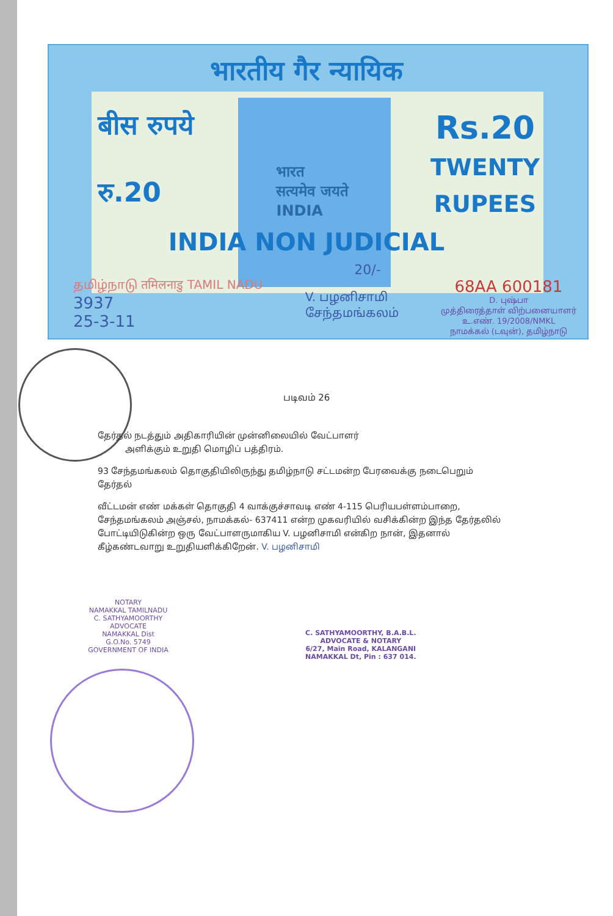भारतीय गैर न्यायिक
बीस रुपये
रु.20
भारत
सत्यमेव जयते
INDIA
Rs.20
TWENTY
RUPEES
INDIA NON JUDICIAL
20/-
தமிழ்நாடு तमिलनाडु TAMIL NADU
3937
25-3-11
V. பழனிசாமி
சேந்தமங்கலம்
68AA 600181
D. புஷ்பா
முத்திரைத்தாள் விற்பனையாளர்
உ.எண். 19/2008/NMKL
நாமக்கல் (டவுன்), தமிழ்நாடு
படிவம் 26
தேர்தல் நடத்தும் அதிகாரியின் முன்னிலையில் வேட்பாளர்
அளிக்கும் உறுதி மொழிப் பத்திரம்.
93 சேந்தமங்கலம் தொகுதியிலிருந்து தமிழ்நாடு சட்டமன்ற பேரவைக்கு நடைபெறும் தேர்தல்
வீட்டமன் எண் மக்கள் தொகுதி 4 வாக்குச்சாவடி எண் 4-115 பெரியபள்ளம்பாறை, சேந்தமங்கலம் அஞ்சல், நாமக்கல்- 637411 என்ற முகவரியில் வசிக்கின்ற இந்த தேர்தலில் போட்டியிடுகின்ற ஒரு வேட்பாளருமாகிய V. பழனிசாமி என்கிற நான், இதனால் கீழ்கண்டவாறு உறுதியளிக்கிறேன். V. பழனிசாமி
NOTARY
NAMAKKAL TAMILNADU
C. SATHYAMOORTHY
ADVOCATE
NAMAKKAL Dist
G.O.No. 5749
GOVERNMENT OF INDIA
C. SATHYAMOORTHY, B.A.B.L.
ADVOCATE & NOTARY
6/27, Main Road, KALANGANI
NAMAKKAL Dt, Pin : 637 014.